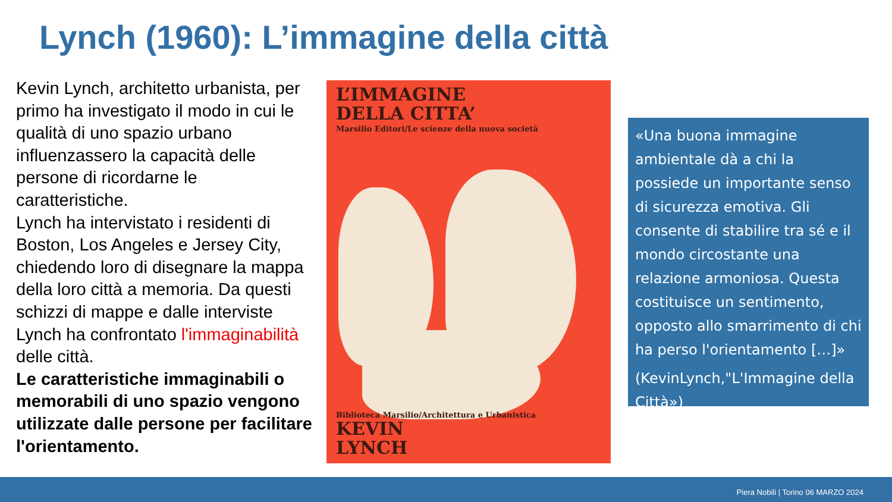Lynch (1960): L’immagine della città
Kevin Lynch, architetto urbanista, per primo ha investigato il modo in cui le qualità di uno spazio urbano influenzassero la capacità delle persone di ricordarne le caratteristiche.
Lynch ha intervistato i residenti di Boston, Los Angeles e Jersey City, chiedendo loro di disegnare la mappa della loro città a memoria. Da questi schizzi di mappe e dalle interviste Lynch ha confrontato l'immaginabilità delle città.
Le caratteristiche immaginabili o memorabili di uno spazio vengono utilizzate dalle persone per facilitare l'orientamento.
L’IMMAGINE
DELLA CITTA’
Marsilio Editori/Le scienze della nuova società
Biblioteca Marsilio/Architettura e Urbanistica
KEVIN
LYNCH
«Una buona immagine ambientale dà a chi la possiede un importante senso di sicurezza emotiva. Gli consente di stabilire tra sé e il mondo circostante una relazione armoniosa. Questa costituisce un sentimento, opposto allo smarrimento di chi ha perso l'orientamento […]»
(KevinLynch,"L'Immagine della Città»)
Piera Nobili | Torino 06 MARZO 2024